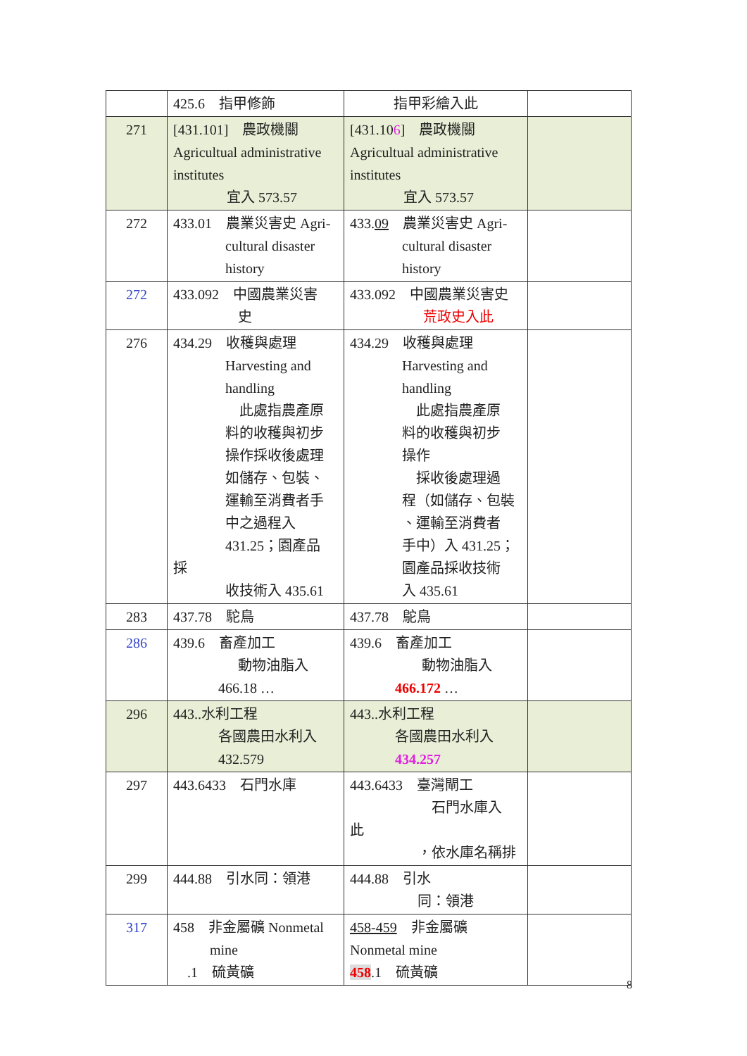| | 425.6 指甲修飾 | 指甲彩繪入此 | |
| 271 | [431.101] 農政機關 Agricultual administrative institutes 宜入 573.57 | [431.10 6 ] 農政機關 Agricultual administrative institutes 宜入 573.57 | |
| 272 | 433.01 農業災害史 Agri- cultural disaster history | 433. 09 農業災害史 Agri- cultural disaster history | |
| 272 | 433.092 中國農業災害 史 | 433.092 中國農業災害史 荒政史入此 | |
| 276 | 434.29 收穫與處理 Harvesting and handling 此處指農產原 料的收穫與初步 操作採收後處理 如儲存、包裝、 運輸至消費者手 中之過程入 431.25；園產品 採 收技術入 435.61 | 434.29 收穫與處理 Harvesting and handling 此處指農產原 料的收穫與初步 操作 採收後處理過 程（如儲存、包裝 、運輸至消費者 手中）入 431.25； 園產品採收技術 入 435.61 | |
| 283 | 437.78 駝鳥 | 437.78 鴕鳥 | |
| 286 | 439.6 畜產加工 動物油脂入 466.18 … | 439.6 畜產加工 動物油脂入 466.172 … | |
| 296 | 443..水利工程 各國農田水利入 432.579 | 443..水利工程 各國農田水利入 434.257 | |
| 297 | 443.6433 石門水庫 | 443.6433 臺灣閘工 石門水庫入 此 ，依水庫名稱排 | |
| 299 | 444.88 引水同：領港 | 444.88 引水 同：領港 | |
| 317 | 458 非金屬礦 Nonmetal mine .1 硫黃礦 | 458-459 非金屬礦 Nonmetal mine 458 .1 硫黃礦 | |
8